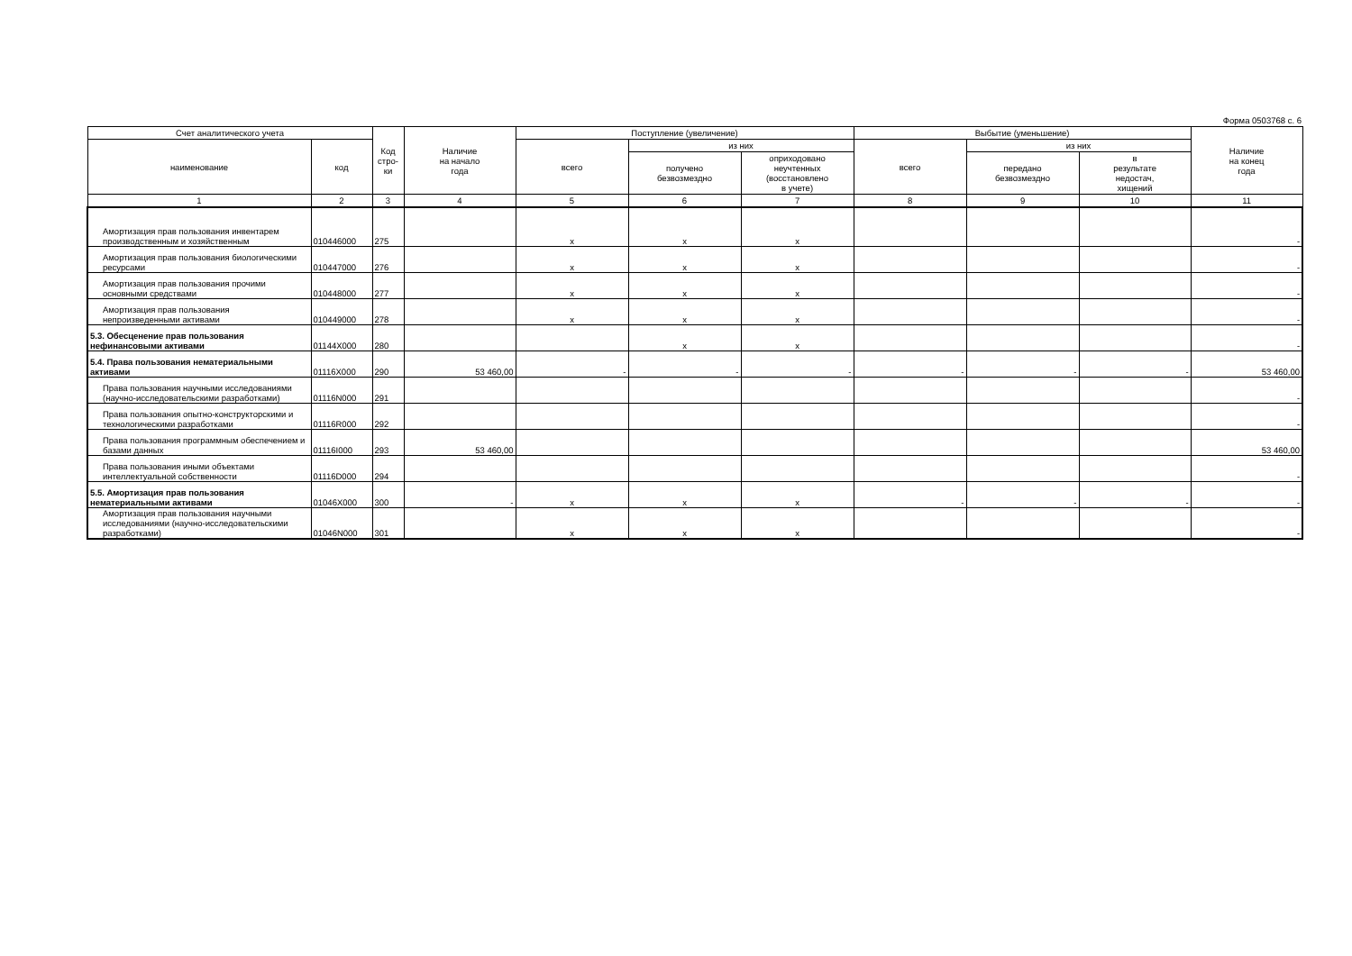Форма 0503768 с. 6
| Счет аналитического учета | | Код стро-ки | Наличие на начало года | Поступление (увеличение) | | | Выбытие (уменьшение) | | | Наличие на конец года |
| --- | --- | --- | --- | --- | --- | --- | --- | --- | --- | --- |
| наименование | код | | | всего | из них | | всего | из них | | |
| | | | | | получено безвозмездно | оприходовано неучтенных (восстановлено в учете) | | передано безвозмездно | в результате недостач, хищений | |
| 1 | 2 | 3 | 4 | 5 | 6 | 7 | 8 | 9 | 10 | 11 |
| Амортизация прав пользования инвентарем производственным и хозяйственным | 010446000 | 275 | | x | x | x | | | | - |
| Амортизация прав пользования биологическими ресурсами | 010447000 | 276 | | x | x | x | | | | - |
| Амортизация прав пользования прочими основными средствами | 010448000 | 277 | | x | x | x | | | | - |
| Амортизация прав пользования непроизведенными активами | 010449000 | 278 | | x | x | x | | | | - |
| 5.3. Обесценение прав пользования нефинансовыми активами | 01144X000 | 280 | | | x | x | | | | - |
| 5.4. Права пользования нематериальными активами | 01116X000 | 290 | 53 460,00 | - | - | - | - | - | - | 53 460,00 |
| Права пользования научными исследованиями (научно-исследовательскими разработками) | 01116N000 | 291 | | | | | | | | - |
| Права пользования опытно-конструкторскими и технологическими разработками | 01116R000 | 292 | | | | | | | | - |
| Права пользования программным обеспечением и базами данных | 01116I000 | 293 | 53 460,00 | | | | | | | 53 460,00 |
| Права пользования иными объектами интеллектуальной собственности | 01116D000 | 294 | | | | | | | | - |
| 5.5. Амортизация прав пользования нематериальными активами | 01046X000 | 300 | - | x | x | x | - | - | - | - |
| Амортизация прав пользования научными исследованиями (научно-исследовательскими разработками) | 01046N000 | 301 | | x | x | x | | | | - |